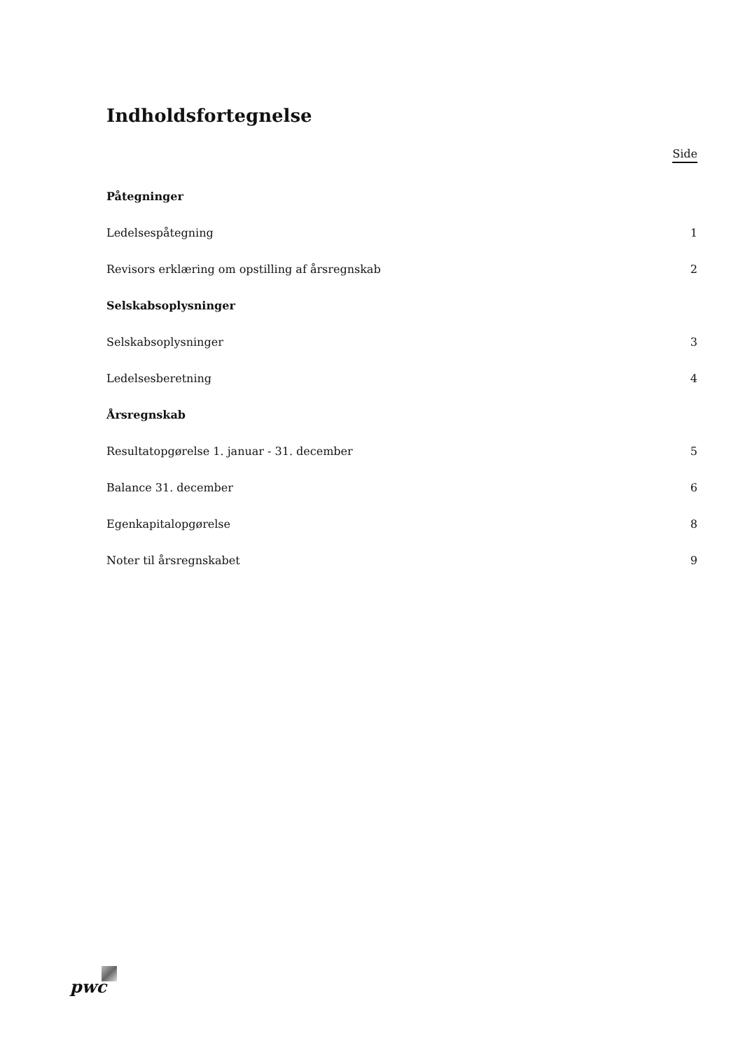Indholdsfortegnelse
Side
Påtegninger
Ledelsespåtegning 1
Revisors erklæring om opstilling af årsregnskab 2
Selskabsoplysninger
Selskabsoplysninger 3
Ledelsesberetning 4
Årsregnskab
Resultatopgørelse 1. januar - 31. december 5
Balance 31. december 6
Egenkapitalopgørelse 8
Noter til årsregnskabet 9
pwc